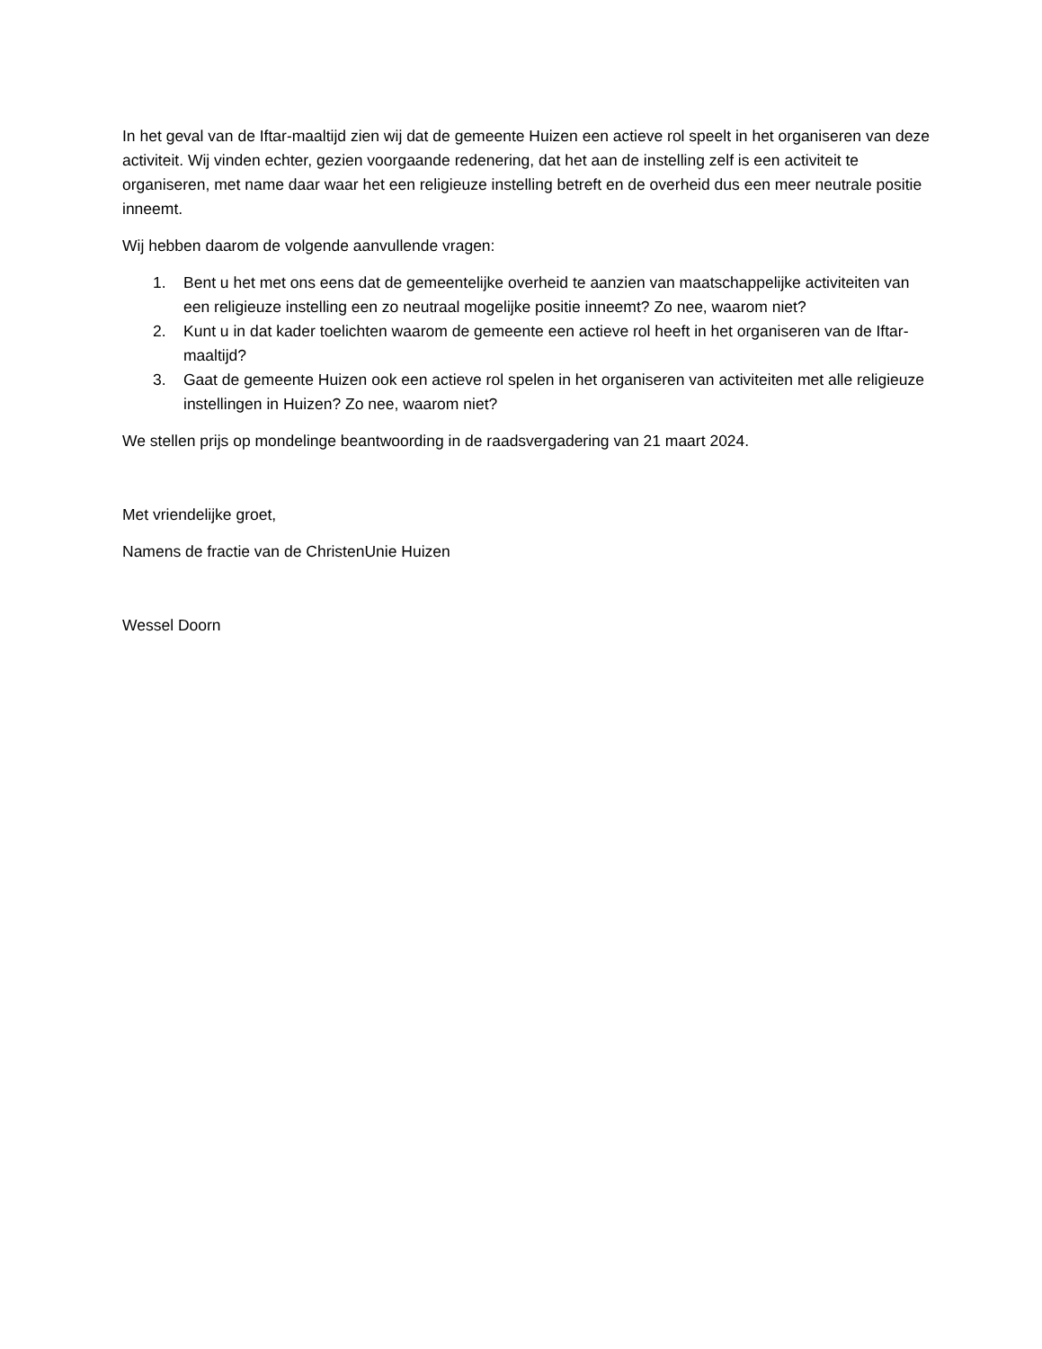In het geval van de Iftar-maaltijd zien wij dat de gemeente Huizen een actieve rol speelt in het organiseren van deze activiteit. Wij vinden echter, gezien voorgaande redenering, dat het aan de instelling zelf is een activiteit te organiseren, met name daar waar het een religieuze instelling betreft en de overheid dus een meer neutrale positie inneemt.
Wij hebben daarom de volgende aanvullende vragen:
1. Bent u het met ons eens dat de gemeentelijke overheid te aanzien van maatschappelijke activiteiten van een religieuze instelling een zo neutraal mogelijke positie inneemt? Zo nee, waarom niet?
2. Kunt u in dat kader toelichten waarom de gemeente een actieve rol heeft in het organiseren van de Iftar-maaltijd?
3. Gaat de gemeente Huizen ook een actieve rol spelen in het organiseren van activiteiten met alle religieuze instellingen in Huizen? Zo nee, waarom niet?
We stellen prijs op mondelinge beantwoording in de raadsvergadering van 21 maart 2024.
Met vriendelijke groet,
Namens de fractie van de ChristenUnie Huizen
Wessel Doorn